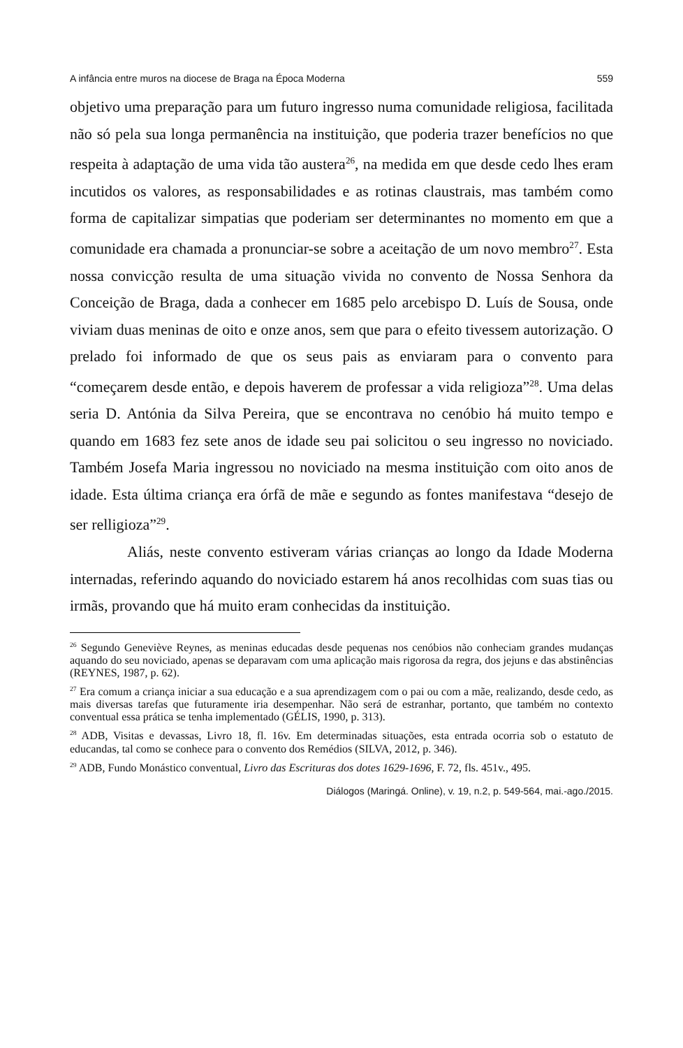A infância entre muros na diocese de Braga na Época Moderna 559
objetivo uma preparação para um futuro ingresso numa comunidade religiosa, facilitada não só pela sua longa permanência na instituição, que poderia trazer benefícios no que respeita à adaptação de uma vida tão austera<sup>26</sup>, na medida em que desde cedo lhes eram incutidos os valores, as responsabilidades e as rotinas claustrais, mas também como forma de capitalizar simpatias que poderiam ser determinantes no momento em que a comunidade era chamada a pronunciar-se sobre a aceitação de um novo membro<sup>27</sup>. Esta nossa convicção resulta de uma situação vivida no convento de Nossa Senhora da Conceição de Braga, dada a conhecer em 1685 pelo arcebispo D. Luís de Sousa, onde viviam duas meninas de oito e onze anos, sem que para o efeito tivessem autorização. O prelado foi informado de que os seus pais as enviaram para o convento para “começarem desde então, e depois haverem de professar a vida religioza”<sup>28</sup>. Uma delas seria D. Antónia da Silva Pereira, que se encontrava no cenóbio há muito tempo e quando em 1683 fez sete anos de idade seu pai solicitou o seu ingresso no noviciado. Também Josefa Maria ingressou no noviciado na mesma instituição com oito anos de idade. Esta última criança era órfã de mãe e segundo as fontes manifestava “desejo de ser relligioza”<sup>29</sup>.
Aliás, neste convento estiveram várias crianças ao longo da Idade Moderna internadas, referindo aquando do noviciado estarem há anos recolhidas com suas tias ou irmãs, provando que há muito eram conhecidas da instituição.
<sup>26</sup> Segundo Geneviève Reynes, as meninas educadas desde pequenas nos cenóbios não conheciam grandes mudanças aquando do seu noviciado, apenas se deparavam com uma aplicação mais rigorosa da regra, dos jejuns e das abstinências (REYNES, 1987, p. 62).
<sup>27</sup> Era comum a criança iniciar a sua educação e a sua aprendizagem com o pai ou com a mãe, realizando, desde cedo, as mais diversas tarefas que futuramente iria desempenhar. Não será de estranhar, portanto, que também no contexto conventual essa prática se tenha implementado (GÉLIS, 1990, p. 313).
<sup>28</sup> ADB, Visitas e devassas, Livro 18, fl. 16v. Em determinadas situações, esta entrada ocorria sob o estatuto de educandas, tal como se conhece para o convento dos Remédios (SILVA, 2012, p. 346).
<sup>29</sup> ADB, Fundo Monástico conventual, Livro das Escrituras dos dotes 1629-1696, F. 72, fls. 451v., 495.
Diálogos (Maringá. Online), v. 19, n.2, p. 549-564, mai.-ago./2015.